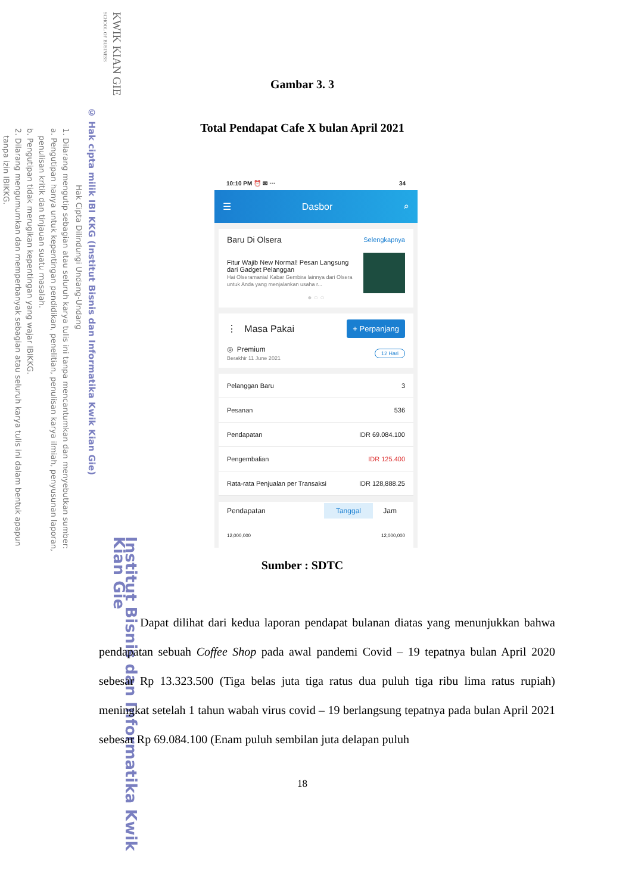KWIK KIAN GIE
SCHOOL OF BUSINESS
© Hak cipta milik IBI KKG (Institut Bisnis dan Informatika Kwik Kian Gie)
Hak Cipta Dilindungi Undang-Undang
1. Dilarang mengutip sebagian atau seluruh karya tulis ini tanpa mencantumkan dan menyebutkan sumber:
a. Pengutipan hanya untuk kepentingan pendidikan, penelitian, penulisan karya ilmiah, penyusunan laporan,
penulisan kritik dan tinjauan suatu masalah.
b. Pengutipan tidak merugikan kepentingan yang wajar IBIKKG.
2. Dilarang mengumumkan dan memperbanyak sebagian atau seluruh karya tulis ini dalam bentuk apapun
tanpa izin IBIKKG.
Institut Bisnis dan Informatika Kwik Kian Gie
Gambar 3. 3
Total Pendapat Cafe X bulan April 2021
10:10 PM ⏰ ✉ ⋯ 34
☰ Dasbor ⌕
Baru Di Olsera Selengkapnya
Fitur Wajib New Normal! Pesan Langsung dari Gadget Pelanggan
Hai Olseramania! Kabar Gembira lainnya dari Olsera untuk Anda yang menjalankan usaha r...
● ○ ○
⋮ Masa Pakai + Perpanjang
◎ Premium
Berakhir 11 June 2021 12 Hari
Pelanggan Baru 3
Pesanan 536
Pendapatan IDR 69.084.100
Pengembalian IDR 125.400
Rata-rata Penjualan per Transaksi IDR 128,888.25
Pendapatan Tanggal Jam
12,000,000 12,000,000
Sumber : SDTC
Dapat dilihat dari kedua laporan pendapat bulanan diatas yang menunjukkan bahwa pendapatan sebuah Coffee Shop pada awal pandemi Covid – 19 tepatnya bulan April 2020 sebesar Rp 13.323.500 (Tiga belas juta tiga ratus dua puluh tiga ribu lima ratus rupiah) meningkat setelah 1 tahun wabah virus covid – 19 berlangsung tepatnya pada bulan April 2021 sebesar Rp 69.084.100 (Enam puluh sembilan juta delapan puluh
18